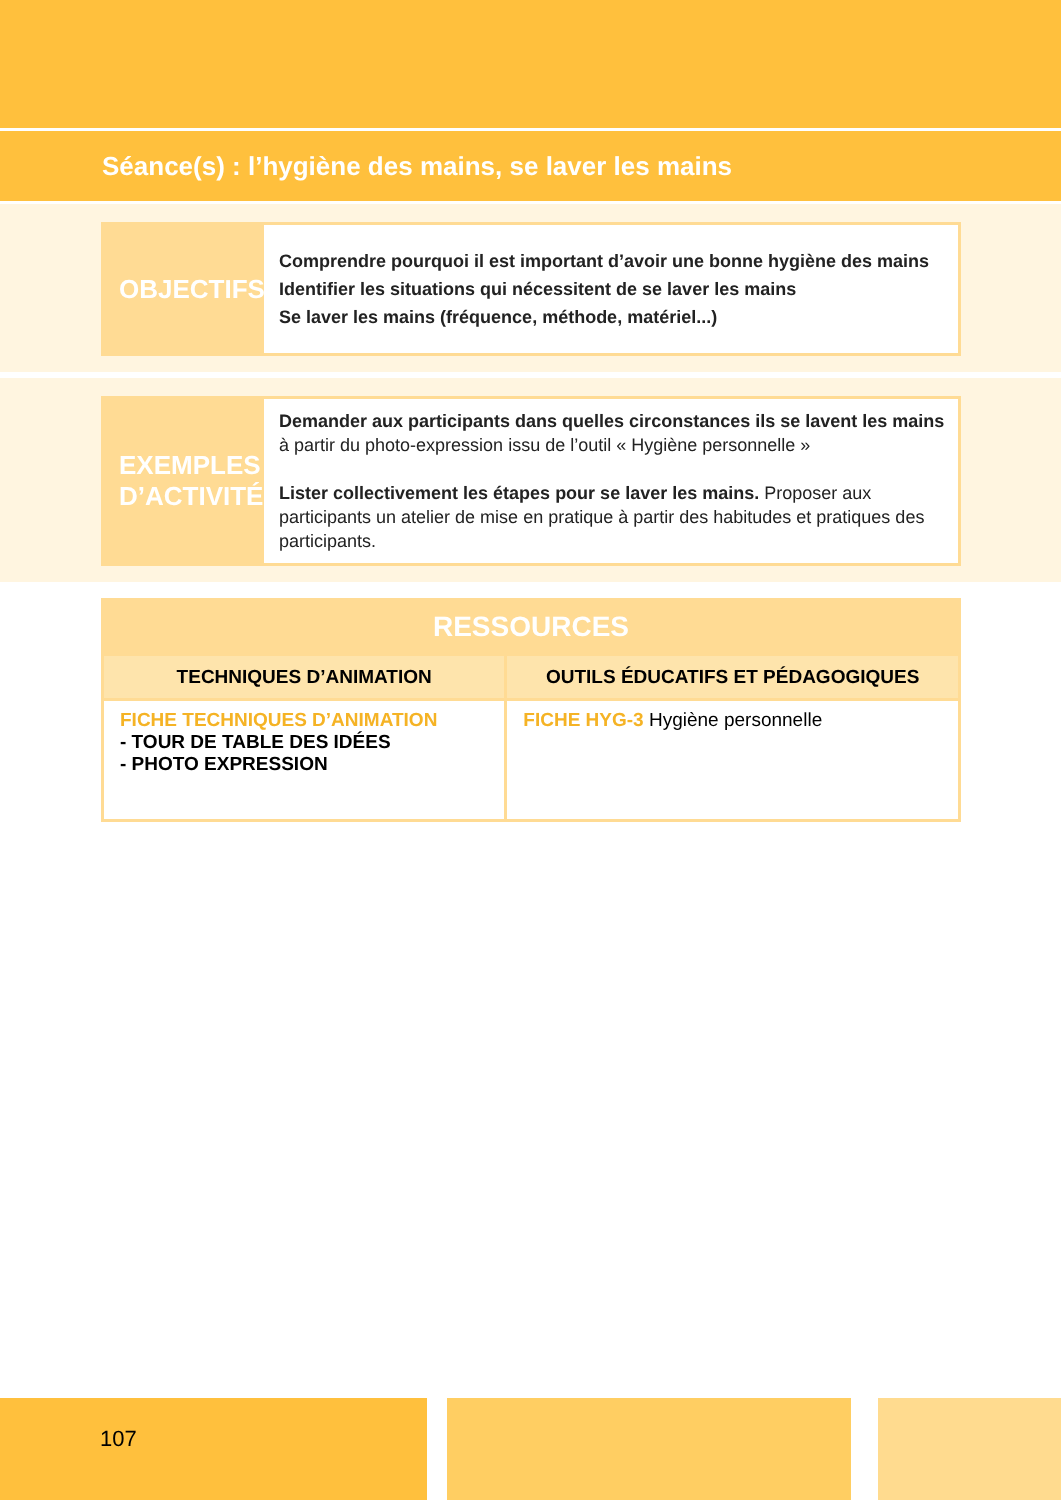Séance(s) : l’hygiène des mains, se laver les mains
OBJECTIFS
Comprendre pourquoi il est important d’avoir une bonne hygiène des mains
Identifier les situations qui nécessitent de se laver les mains
Se laver les mains (fréquence, méthode, matériel...)
EXEMPLES
D’ACTIVITÉ
Demander aux participants dans quelles circonstances ils se lavent les mains à partir du photo-expression issu de l’outil « Hygiène personnelle »
Lister collectivement les étapes pour se laver les mains. Proposer aux participants un atelier de mise en pratique à partir des habitudes et pratiques des participants.
| RESSOURCES | |
| --- | --- |
| TECHNIQUES D’ANIMATION | OUTILS ÉDUCATIFS ET PÉDAGOGIQUES |
| FICHE TECHNIQUES D’ANIMATION - TOUR DE TABLE DES IDÉES - PHOTO EXPRESSION | FICHE HYG-3 Hygiène personnelle |
107